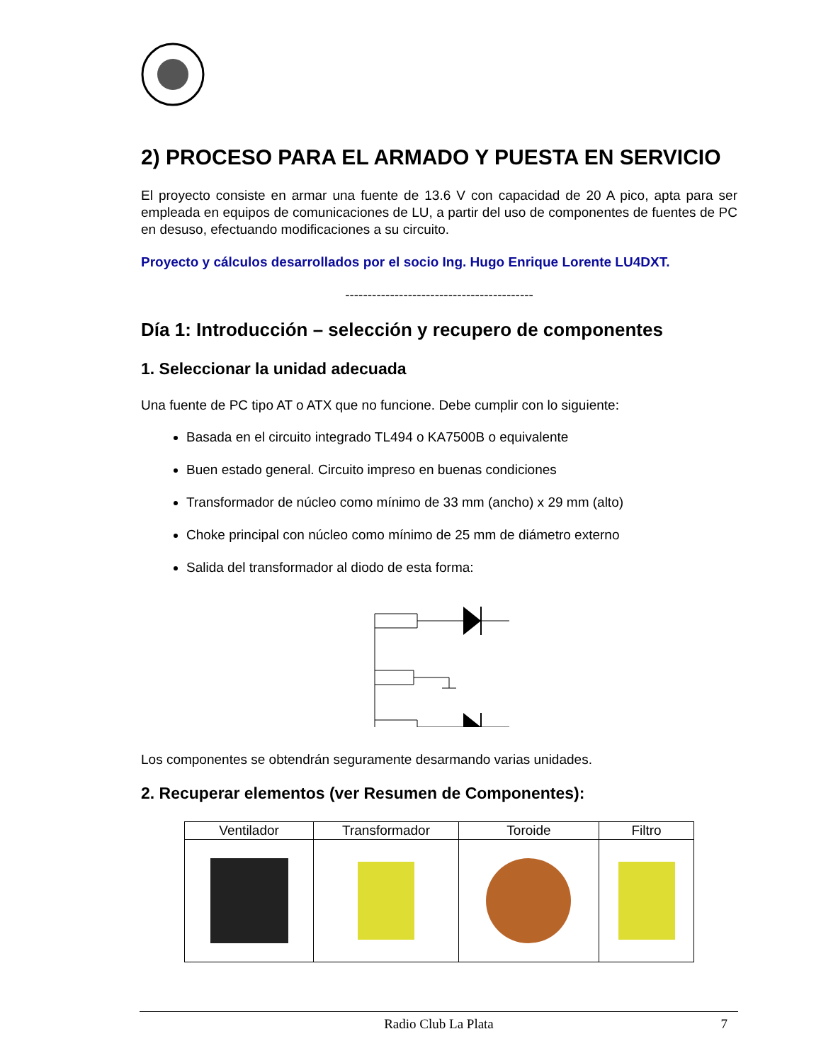2) PROCESO PARA EL ARMADO Y PUESTA EN SERVICIO
El proyecto consiste en armar una fuente de 13.6 V con capacidad de 20 A pico, apta para ser empleada en equipos de comunicaciones de LU, a partir del uso de componentes de fuentes de PC en desuso, efectuando modificaciones a su circuito.
Proyecto y cálculos desarrollados por el socio Ing. Hugo Enrique Lorente LU4DXT.
------------------------------------------
Día 1: Introducción – selección y recupero de componentes
1. Seleccionar la unidad adecuada
Una fuente de PC tipo AT o ATX que no funcione. Debe cumplir con lo siguiente:
Basada en el circuito integrado TL494 o KA7500B o equivalente
Buen estado general. Circuito impreso en buenas condiciones
Transformador de núcleo como mínimo de 33 mm (ancho) x 29 mm (alto)
Choke principal con núcleo como mínimo de 25 mm de diámetro externo
Salida del transformador al diodo de esta forma:
Los componentes se obtendrán seguramente desarmando varias unidades.
2. Recuperar elementos (ver Resumen de Componentes):
| Ventilador | Transformador | Toroide | Filtro |
| --- | --- | --- | --- |
Radio Club La Plata 7